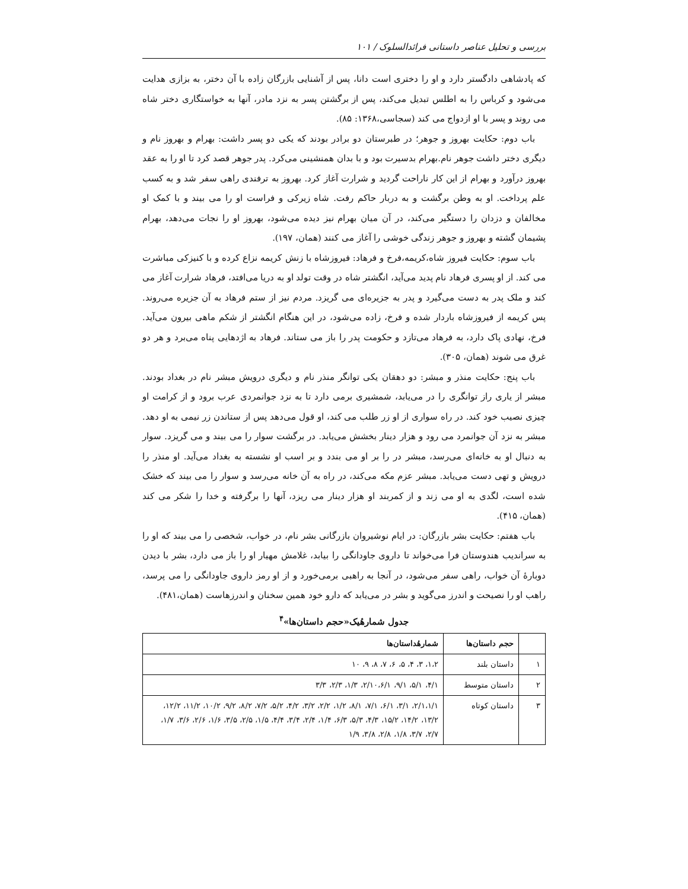بررسی و تحلیل عناصر داستانی فرائدالسلوک / ۱۰۱
که پادشاهی دادگستر دارد و او را دختری است دانا، پس از آشنایی بازرگان زاده با آن دختر، به بزازی هدایت می‌شود و کرباس را به اطلس تبدیل می‌کند، پس از برگشتن پسر به نزد مادر، آنها به خواستگاری دختر شاه می روند و پسر با او ازدواج می کند (سجاسی،۱۳۶۸: ۸۵).
باب دوم: حکایت بهروز و جوهر؛ در طبرستان دو برادر بودند که یکی دو پسر داشت: بهرام و بهروز نام و دیگری دختر داشت جوهر نام.بهرام بدسیرت بود و با بدان همنشینی می‌کرد. پدر جوهر قصد کرد تا او را به عقد بهروز درآورد و بهرام از این کار ناراحت گردید و شرارت آغاز کرد. بهروز به ترفندی راهی سفر شد و به کسب علم پرداخت. او به وطن برگشت و به دربار حاکم رفت. شاه زیرکی و فراست او را می بیند و با کمک او مخالفان و دزدان را دستگیر می‌کند، در آن میان بهرام نیز دیده می‌شود، بهروز او را نجات می‌دهد، بهرام پشیمان گشته و بهروز و جوهر زندگی خوشی را آغاز می کنند (همان، ۱۹۷).
باب سوم: حکایت فیروز شاه،کریمه،فرخ و فرهاد: فیروزشاه با زنش کریمه نزاع کرده و با کنیزکی مباشرت می کند. از او پسری فرهاد نام پدید می‌آید، انگشتر شاه در وقت تولد او به دریا می‌افتد، فرهاد شرارت آغاز می کند و ملک پدر به دست می‌گیرد و پدر به جزیره‌ای می گریزد. مردم نیز از ستم فرهاد به آن جزیره می‌روند. پس کریمه از فیروزشاه باردار شده و فرخ، زاده می‌شود، در این هنگام انگشتر از شکم ماهی بیرون می‌آید. فرخ، نهادی پاک دارد، به فرهاد می‌تازد و حکومت پدر را باز می ستاند. فرهاد به اژدهایی پناه می‌برد و هر دو غرق می شوند (همان، ۳۰۵).
باب پنج: حکایت منذر و مبشر: دو دهقان یکی توانگر منذر نام و دیگری درویش مبشر نام در بغداد بودند. مبشر از یاری راز توانگری را در می‌یابد، شمشیری برمی دارد تا به نزد جوانمردی عرب برود و از کرامت او چیزی نصیب خود کند. در راه سواری از او زر طلب می کند، او قول می‌دهد پس از ستاندن زر نیمی به او دهد. مبشر به نزد آن جوانمرد می رود و هزار دینار بخشش می‌یابد. در برگشت سوار را می بیند و می گریزد. سوار به دنبال او به خانه‌ای می‌رسد، مبشر در را بر او می بندد و بر اسب او نشسته به بغداد می‌آید. او منذر را درویش و تهی دست می‌یابد. مبشر عزم مکه می‌کند، در راه به آن خانه می‌رسد و سوار را می بیند که خشک شده است، لگدی به او می زند و از کمربند او هزار دینار می ریزد، آنها را برگرفته و خدا را شکر می کند (همان، ۴۱۵).
باب هفتم: حکایت بشر بازرگان: در ایام نوشیروان بازرگانی بشر نام، در خواب، شخصی را می بیند که او را به سراندیب هندوستان فرا می‌خواند تا داروی جاودانگی را بیابد، غلامش مهیار او را باز می دارد، بشر با دیدن دوبارهٔ آن خواب، راهی سفر می‌شود، در آنجا به راهبی برمی‌خورد و از او رمز داروی جاودانگی را می پرسد، راهب او را نصیحت و اندرز می‌گوید و بشر در می‌یابد که دارو خود همین سخنان و اندرزهاست (همان،۴۸۱).
جدول شمارهٔیک«حجم داستان‌ها»<sup>۴</sup>
| | حجم داستان‌ها | شمارهٔداستان‌ها |
| --- | --- | --- |
| ۱ | داستان بلند | ۱،۲، ۳، ۴، ۵، ۶، ۷، ۸، ۹، ۱۰ |
| ۲ | داستان متوسط | ۴/۱، ۵/۱، ۹/۱، ۲/۱۰،۶/۱، ۱/۳، ۲/۳، ۳/۳ |
| ۳ | داستان کوتاه | ۲/۱،۱/۱، ۳/۱، ۶/۱، ۷/۱، ۸/۱، ۱/۲، ۲/۲، ۳/۲، ۴/۲، ۵/۲، ۷/۲، ۸/۲، ۹/۲، ۱۰/۲، ۱۱/۲، ۱۲/۲، ۱۳/۲، ۱۴/۲، ۱۵/۲، ۴/۳، ۵/۳، ۶/۳، ۱/۴، ۲/۴، ۳/۴، ۴/۴، ۱/۵، ۲/۵، ۳/۵، ۱/۶، ۲/۶، ۳/۶، ۱/۷، ۲/۷، ۳/۷، ۱/۸، ۲/۸، ۳/۸، ۱/۹ |